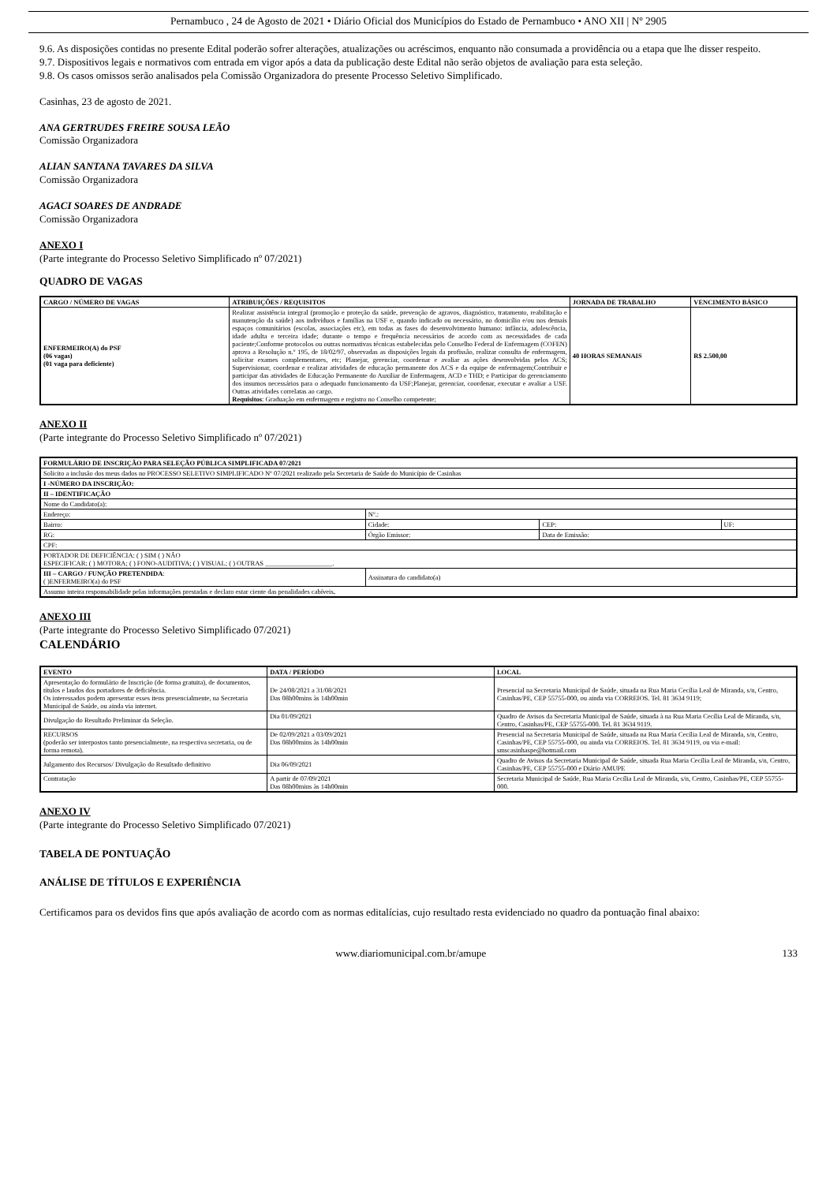Pernambuco , 24 de Agosto de 2021 • Diário Oficial dos Municípios do Estado de Pernambuco • ANO XII | Nº 2905
9.6. As disposições contidas no presente Edital poderão sofrer alterações, atualizações ou acréscimos, enquanto não consumada a providência ou a etapa que lhe disser respeito.
9.7. Dispositivos legais e normativos com entrada em vigor após a data da publicação deste Edital não serão objetos de avaliação para esta seleção.
9.8. Os casos omissos serão analisados pela Comissão Organizadora do presente Processo Seletivo Simplificado.
Casinhas, 23 de agosto de 2021.
ANA GERTRUDES FREIRE SOUSA LEÃO
Comissão Organizadora
ALIAN SANTANA TAVARES DA SILVA
Comissão Organizadora
AGACI SOARES DE ANDRADE
Comissão Organizadora
ANEXO I
(Parte integrante do Processo Seletivo Simplificado nº 07/2021)
QUADRO DE VAGAS
| CARGO / NÚMERO DE VAGAS | ATRIBUIÇÕES / REQUISITOS | JORNADA DE TRABALHO | VENCIMENTO BÁSICO |
| --- | --- | --- | --- |
| ENFERMEIRO(A) do PSF (06 vagas) (01 vaga para deficiente) | Realizar assistência integral (promoção e proteção da saúde, prevenção de agravos, diagnóstico, tratamento, reabilitação e manutenção da saúde) aos indivíduos e famílias na USF e, quando indicado ou necessário, no domicílio e/ou nos demais espaços comunitários (escolas, associações etc), em todas as fases do desenvolvimento humano: infância, adolescência, idade adulta e terceira idade; durante o tempo e frequência necessários de acordo com as necessidades de cada paciente;Conforme protocolos ou outras normativas técnicas estabelecidas pelo Conselho Federal de Enfermagem (COFEN) aprova a Resolução n.º 195, de 18/02/97, observadas as disposições legais da profissão, realizar consulta de enfermagem, solicitar exames complementares, etc; Planejar, gerenciar, coordenar e avaliar as ações desenvolvidas pelos ACS; Supervisionar, coordenar e realizar atividades de educação permanente dos ACS e da equipe de enfermagem;Contribuir e participar das atividades de Educação Permanente do Auxiliar de Enfermagem, ACD e THD; e Participar do gerenciamento dos insumos necessários para o adequado funcionamento da USF;Planejar, gerenciar, coordenar, executar e avaliar a USF. Outras atividades correlatas ao cargo. Requisitos : Graduação em enfermagem e registro no Conselho competente; | 40 HORAS SEMANAIS | R$ 2.500,00 |
ANEXO II
(Parte integrante do Processo Seletivo Simplificado nº 07/2021)
| FORMULÁRIO DE INSCRIÇÃO PARA SELEÇÃO PÚBLICA SIMPLIFICADA 07/2021 | | | |
| --- | --- | --- | --- |
| Solicito a inclusão dos meus dados no PROCESSO SELETIVO SIMPLIFICADO Nº 07/2021 realizado pela Secretaria de Saúde do Município de Casinhas | | | |
| I -NÚMERO DA INSCRIÇÃO: | | | |
| II – IDENTIFICAÇÃO | | | |
| Nome do Candidato(a): | | | |
| Endereço: | Nº.: | | |
| Bairro: | Cidade: | CEP: | UF: |
| RG: | Órgão Emissor: | Data de Emissão: | |
| CPF: | | | |
| PORTADOR DE DEFICIÊNCIA: ( ) SIM ( ) NÃO ESPECIFICAR: ( ) MOTORA; ( ) FONO-AUDITIVA; ( ) VISUAL; ( ) OUTRAS ____________________. | | | |
| III – CARGO / FUNÇÃO PRETENDIDA : ( )ENFERMEIRO(a) do PSF | Assinatura do candidato(a) | | |
| Assumo inteira responsabilidade pelas informações prestadas e declaro estar ciente das penalidades cabíveis . | | | |
ANEXO III
(Parte integrante do Processo Seletivo Simplificado 07/2021)
CALENDÁRIO
| EVENTO | DATA / PERÍODO | LOCAL |
| --- | --- | --- |
| Apresentação do formulário de Inscrição (de forma gratuita), de documentos, títulos e laudos dos portadores de deficiência. Os interessados podem apresentar esses itens presencialmente, na Secretaria Municipal de Saúde, ou ainda via internet. | De 24/08/2021 a 31/08/2021 Das 08h00mins às 14h00min | Presencial na Secretaria Municipal de Saúde, situada na Rua Maria Cecília Leal de Miranda, s/n, Centro, Casinhas/PE, CEP 55755-000, ou ainda via CORREIOS. Tel. 81 3634 9119; |
| Divulgação do Resultado Preliminar da Seleção. | Dia 01/09/2021 | Quadro de Avisos da Secretaria Municipal de Saúde, situada à na Rua Maria Cecília Leal de Miranda, s/n, Centro, Casinhas/PE, CEP 55755-000. Tel. 81 3634 9119. |
| RECURSOS (poderão ser interpostos tanto presencialmente, na respectiva secretaria, ou de forma remota). | De 02/09/2021 a 03/09/2021 Das 08h00mins às 14h00min | Presencial na Secretaria Municipal de Saúde, situada na Rua Maria Cecília Leal de Miranda, s/n, Centro, Casinhas/PE, CEP 55755-000, ou ainda via CORREIOS. Tel. 81 3634 9119, ou via e-mail: smscasinhaspe@hotmail.com |
| Julgamento dos Recursos/ Divulgação do Resultado definitivo | Dia 06/09/2021 | Quadro de Avisos da Secretaria Municipal de Saúde, situada Rua Maria Cecília Leal de Miranda, s/n, Centro, Casinhas/PE, CEP 55755-000 e Diário AMUPE |
| Contratação | A partir de 07/09/2021 Das 08h00mins às 14h00min | Secretaria Municipal de Saúde, Rua Maria Cecília Leal de Miranda, s/n, Centro, Casinhas/PE, CEP 55755-000. |
ANEXO IV
(Parte integrante do Processo Seletivo Simplificado 07/2021)
TABELA DE PONTUAÇÃO
ANÁLISE DE TÍTULOS E EXPERIÊNCIA
Certificamos para os devidos fins que após avaliação de acordo com as normas editalícias, cujo resultado resta evidenciado no quadro da pontuação final abaixo:
www.diariomunicipal.com.br/amupe 133